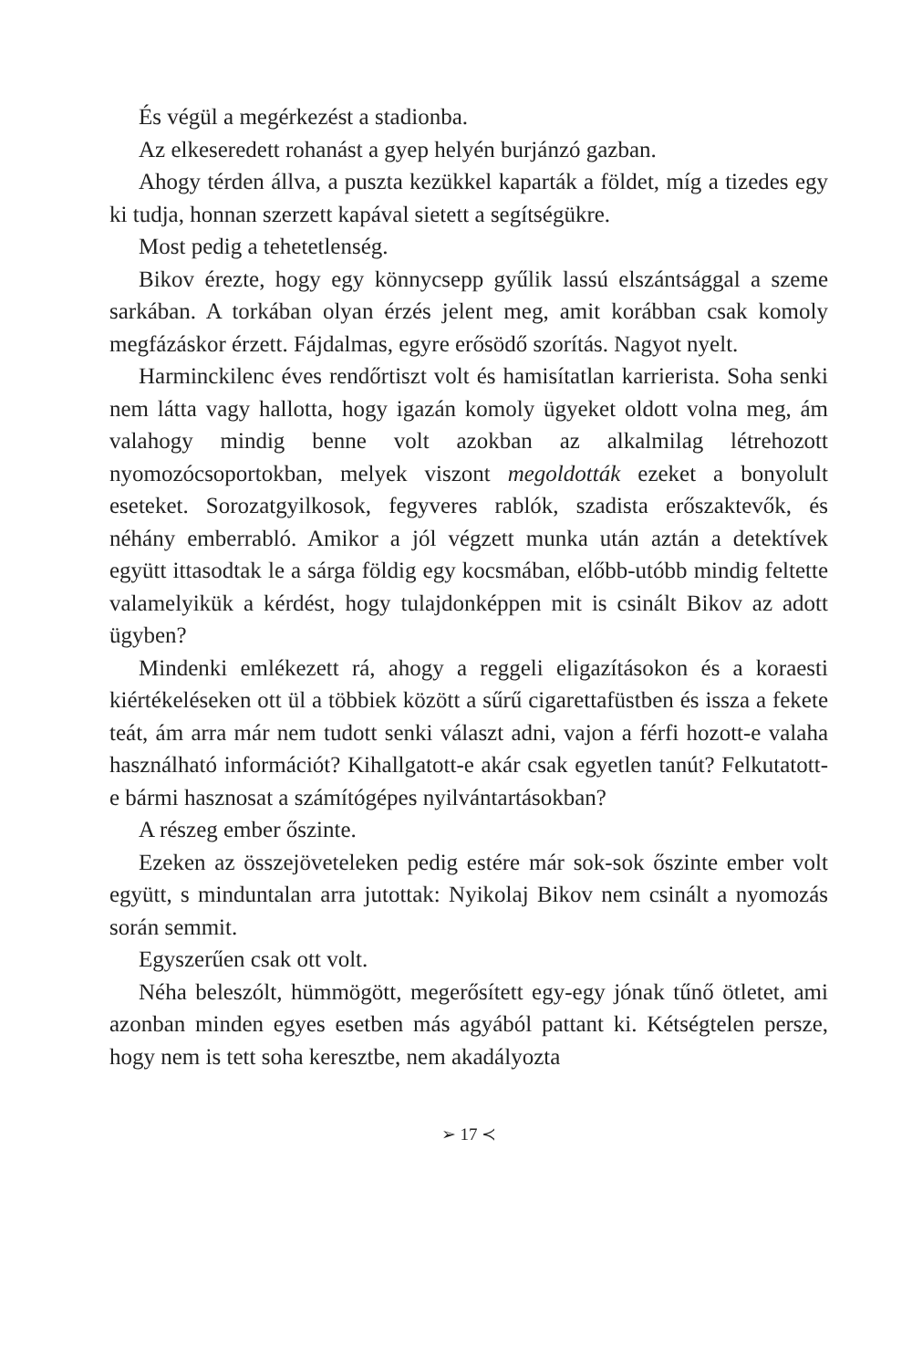És végül a megérkezést a stadionba.
Az elkeseredett rohanást a gyep helyén burjánzó gazban.
Ahogy térden állva, a puszta kezükkel kaparták a földet, míg a tizedes egy ki tudja, honnan szerzett kapával sietett a segítségükre.
Most pedig a tehetetlenség.
Bikov érezte, hogy egy könnycsepp gyűlik lassú elszántsággal a szeme sarkában. A torkában olyan érzés jelent meg, amit korábban csak komoly megfázáskor érzett. Fájdalmas, egyre erősödő szorí­tás. Nagyot nyelt.
Harminckilenc éves rendőrtiszt volt és hamisítatlan karrierista. Soha senki nem látta vagy hallotta, hogy igazán komoly ügyeket oldott volna meg, ám valahogy mindig benne volt azokban az al­kalmilag létrehozott nyomozócsoportokban, melyek viszont meg­oldották ezeket a bonyolult eseteket. Sorozatgyilkosok, fegyveres rablók, szadista erőszaktevők, és néhány emberrabló. Amikor a jól végzett munka után aztán a detektívek együtt ittasodtak le a sárga földig egy kocsmában, előbb-utóbb mindig feltette valamelyikük a kérdést, hogy tulajdonképpen mit is csinált Bikov az adott ügy­ben?
Mindenki emlékezett rá, ahogy a reggeli eligazításokon és a ko­raesti kiértékeléseken ott ül a többiek között a sűrű cigarettafüst­ben és issza a fekete teát, ám arra már nem tudott senki választ adni, vajon a férfi hozott-e valaha használható információt? Kihall­gatott-e akár csak egyetlen tanút? Felkutatott-e bármi hasznosat a számítógépes nyilvántartásokban?
A részeg ember őszinte.
Ezeken az összejöveteleken pedig estére már sok-sok őszinte em­ber volt együtt, s minduntalan arra jutottak: Nyikolaj Bikov nem csinált a nyomozás során semmit.
Egyszerűen csak ott volt.
Néha beleszólt, hümmögött, megerősített egy-egy jónak tűnő öt­letet, ami azonban minden egyes esetben más agyából pattant ki. Kétségtelen persze, hogy nem is tett soha keresztbe, nem akadályozta
➢ 17 ≺